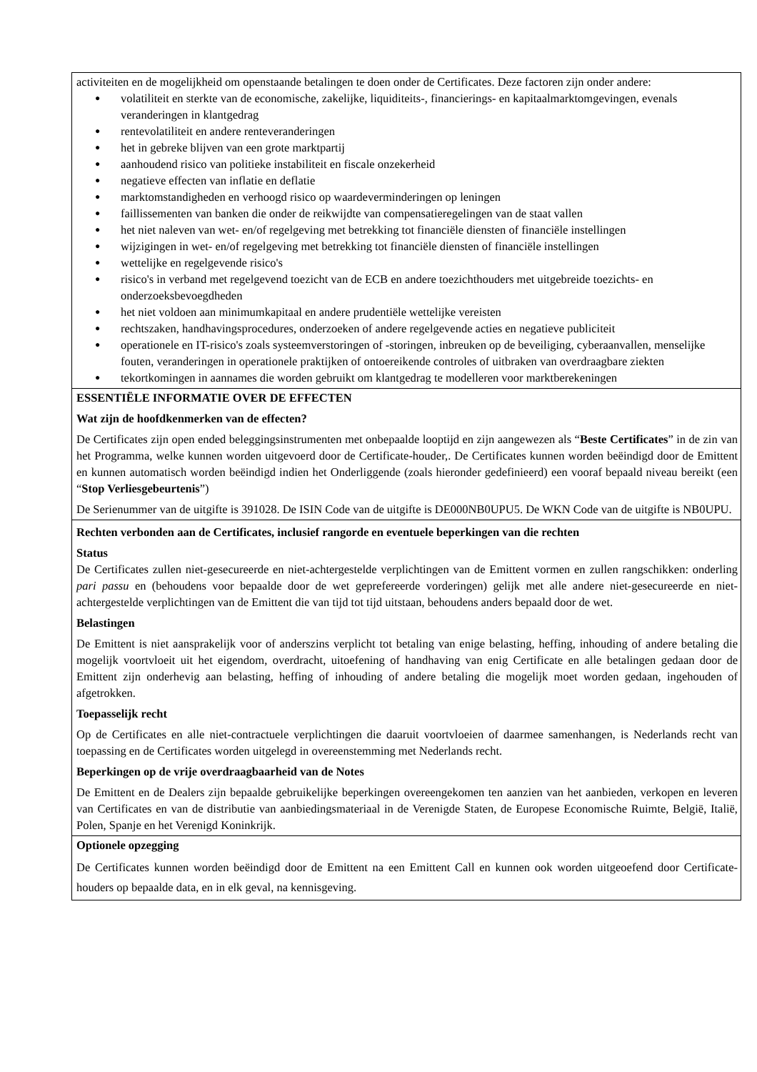| activiteiten en de mogelijkheid om openstaande betalingen te doen onder de Certificates. Deze factoren zijn onder andere: ● volatiliteit en sterkte van de economische, zakelijke, liquiditeits-, financierings- en kapitaalmarktomgevingen, evenals veranderingen in klantgedrag ● rentevolatiliteit en andere renteveranderingen ● het in gebreke blijven van een grote marktpartij ● aanhoudend risico van politieke instabiliteit en fiscale onzekerheid ● negatieve effecten van inflatie en deflatie ● marktomstandigheden en verhoogd risico op waardeverminderingen op leningen ● faillissementen van banken die onder de reikwijdte van compensatieregelingen van de staat vallen ● het niet naleven van wet- en/of regelgeving met betrekking tot financiële diensten of financiële instellingen ● wijzigingen in wet- en/of regelgeving met betrekking tot financiële diensten of financiële instellingen ● wettelijke en regelgevende risico's ● risico's in verband met regelgevend toezicht van de ECB en andere toezichthouders met uitgebreide toezichts- en onderzoeksbevoegdheden ● het niet voldoen aan minimumkapitaal en andere prudentiële wettelijke vereisten ● rechtszaken, handhavingsprocedures, onderzoeken of andere regelgevende acties en negatieve publiciteit ● operationele en IT-risico's zoals systeemverstoringen of -storingen, inbreuken op de beveiliging, cyberaanvallen, menselijke fouten, veranderingen in operationele praktijken of ontoereikende controles of uitbraken van overdraagbare ziekten ● tekortkomingen in aannames die worden gebruikt om klantgedrag te modelleren voor marktberekeningen |
| ESSENTIËLE INFORMATIE OVER DE EFFECTEN Wat zijn de hoofdkenmerken van de effecten? De Certificates zijn open ended beleggingsinstrumenten met onbepaalde looptijd en zijn aangewezen als “ Beste Certificates ” in de zin van het Programma, welke kunnen worden uitgevoerd door de Certificate-houder,. De Certificates kunnen worden beëindigd door de Emittent en kunnen automatisch worden beëindigd indien het Onderliggende (zoals hieronder gedefinieerd) een vooraf bepaald niveau bereikt (een “ Stop Verliesgebeurtenis ”) De Serienummer van de uitgifte is 391028. De ISIN Code van de uitgifte is DE000NB0UPU5. De WKN Code van de uitgifte is NB0UPU. |
| Rechten verbonden aan de Certificates, inclusief rangorde en eventuele beperkingen van die rechten Status De Certificates zullen niet-gesecureerde en niet-achtergestelde verplichtingen van de Emittent vormen en zullen rangschikken: onderling pari passu en (behoudens voor bepaalde door de wet geprefereerde vorderingen) gelijk met alle andere niet-gesecureerde en niet-achtergestelde verplichtingen van de Emittent die van tijd tot tijd uitstaan, behoudens anders bepaald door de wet. Belastingen De Emittent is niet aansprakelijk voor of anderszins verplicht tot betaling van enige belasting, heffing, inhouding of andere betaling die mogelijk voortvloeit uit het eigendom, overdracht, uitoefening of handhaving van enig Certificate en alle betalingen gedaan door de Emittent zijn onderhevig aan belasting, heffing of inhouding of andere betaling die mogelijk moet worden gedaan, ingehouden of afgetrokken. Toepasselijk recht Op de Certificates en alle niet-contractuele verplichtingen die daaruit voortvloeien of daarmee samenhangen, is Nederlands recht van toepassing en de Certificates worden uitgelegd in overeenstemming met Nederlands recht. Beperkingen op de vrije overdraagbaarheid van de Notes De Emittent en de Dealers zijn bepaalde gebruikelijke beperkingen overeengekomen ten aanzien van het aanbieden, verkopen en leveren van Certificates en van de distributie van aanbiedingsmateriaal in de Verenigde Staten, de Europese Economische Ruimte, België, Italië, Polen, Spanje en het Verenigd Koninkrijk. |
| Optionele opzegging De Certificates kunnen worden beëindigd door de Emittent na een Emittent Call en kunnen ook worden uitgeoefend door Certificate-houders op bepaalde data, en in elk geval, na kennisgeving. |